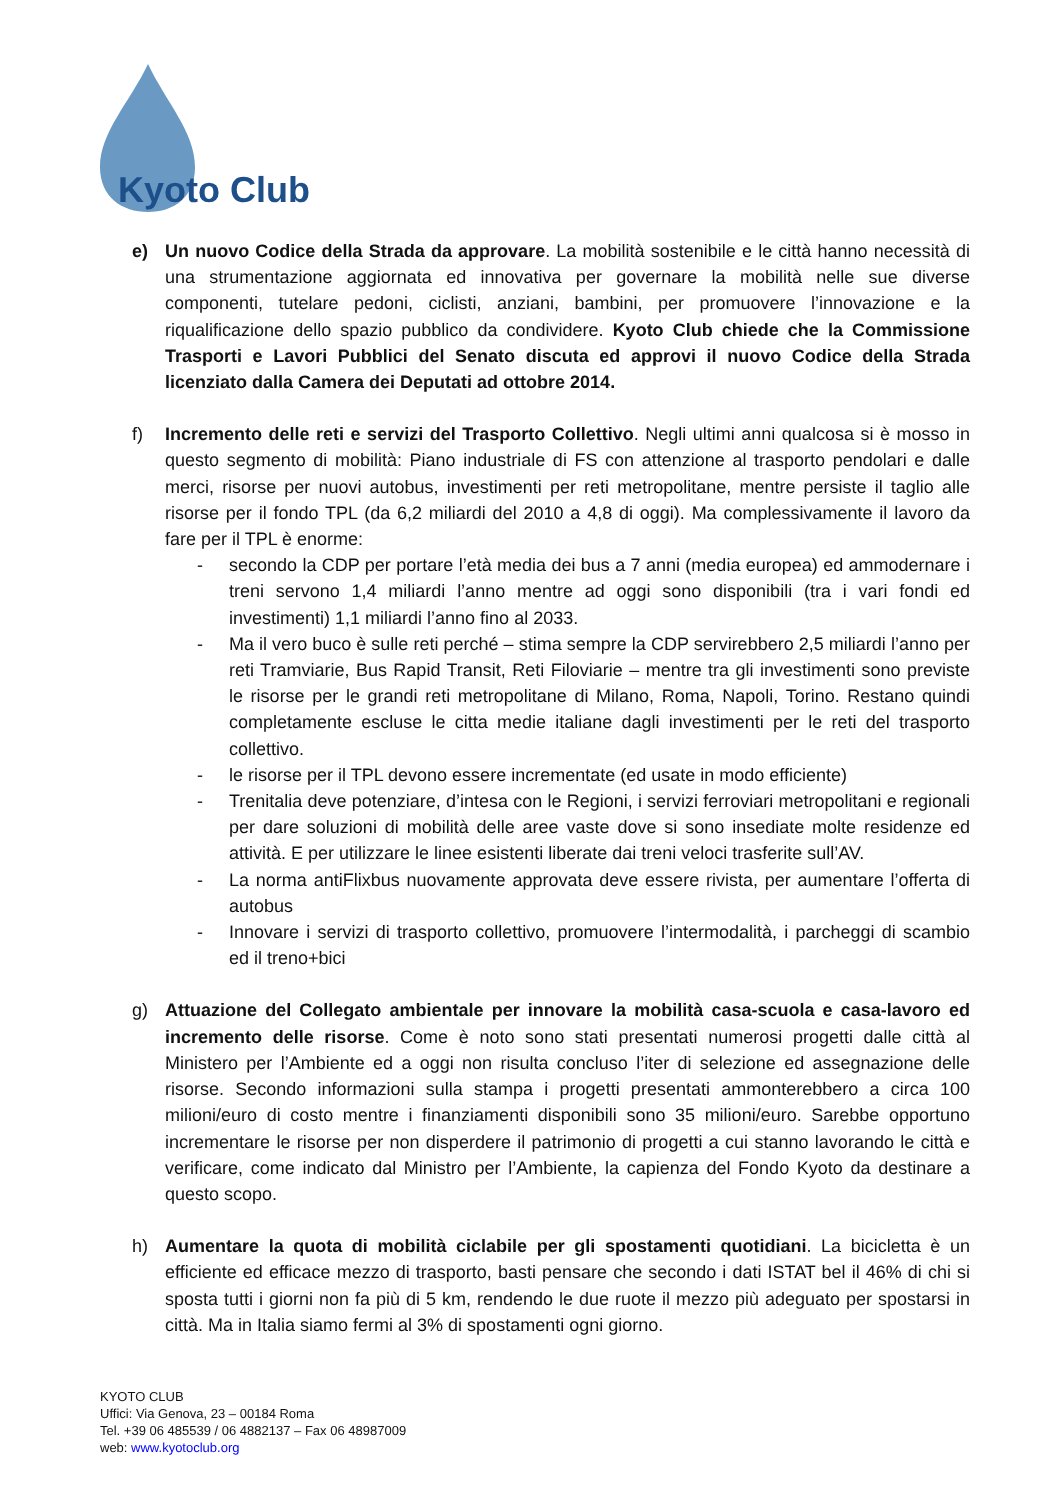Kyoto Club
e) Un nuovo Codice della Strada da approvare. La mobilità sostenibile e le città hanno necessità di una strumentazione aggiornata ed innovativa per governare la mobilità nelle sue diverse componenti, tutelare pedoni, ciclisti, anziani, bambini, per promuovere l’innovazione e la riqualificazione dello spazio pubblico da condividere. Kyoto Club chiede che la Commissione Trasporti e Lavori Pubblici del Senato discuta ed approvi il nuovo Codice della Strada licenziato dalla Camera dei Deputati ad ottobre 2014.
f) Incremento delle reti e servizi del Trasporto Collettivo. Negli ultimi anni qualcosa si è mosso in questo segmento di mobilità: Piano industriale di FS con attenzione al trasporto pendolari e dalle merci, risorse per nuovi autobus, investimenti per reti metropolitane, mentre persiste il taglio alle risorse per il fondo TPL (da 6,2 miliardi del 2010 a 4,8 di oggi). Ma complessivamente il lavoro da fare per il TPL è enorme:
- secondo la CDP per portare l’età media dei bus a 7 anni (media europea) ed ammodernare i treni servono 1,4 miliardi l’anno mentre ad oggi sono disponibili (tra i vari fondi ed investimenti) 1,1 miliardi l’anno fino al 2033.
- Ma il vero buco è sulle reti perché – stima sempre la CDP servirebbero 2,5 miliardi l’anno per reti Tramviarie, Bus Rapid Transit, Reti Filoviarie – mentre tra gli investimenti sono previste le risorse per le grandi reti metropolitane di Milano, Roma, Napoli, Torino. Restano quindi completamente escluse le citta medie italiane dagli investimenti per le reti del trasporto collettivo.
- le risorse per il TPL devono essere incrementate (ed usate in modo efficiente)
- Trenitalia deve potenziare, d’intesa con le Regioni, i servizi ferroviari metropolitani e regionali per dare soluzioni di mobilità delle aree vaste dove si sono insediate molte residenze ed attività. E per utilizzare le linee esistenti liberate dai treni veloci trasferite sull’AV.
- La norma antiFlixbus nuovamente approvata deve essere rivista, per aumentare l’offerta di autobus
- Innovare i servizi di trasporto collettivo, promuovere l’intermodalità, i parcheggi di scambio ed il treno+bici
g) Attuazione del Collegato ambientale per innovare la mobilità casa-scuola e casa-lavoro ed incremento delle risorse. Come è noto sono stati presentati numerosi progetti dalle città al Ministero per l’Ambiente ed a oggi non risulta concluso l’iter di selezione ed assegnazione delle risorse. Secondo informazioni sulla stampa i progetti presentati ammonterebbero a circa 100 milioni/euro di costo mentre i finanziamenti disponibili sono 35 milioni/euro. Sarebbe opportuno incrementare le risorse per non disperdere il patrimonio di progetti a cui stanno lavorando le città e verificare, come indicato dal Ministro per l’Ambiente, la capienza del Fondo Kyoto da destinare a questo scopo.
h) Aumentare la quota di mobilità ciclabile per gli spostamenti quotidiani. La bicicletta è un efficiente ed efficace mezzo di trasporto, basti pensare che secondo i dati ISTAT bel il 46% di chi si sposta tutti i giorni non fa più di 5 km, rendendo le due ruote il mezzo più adeguato per spostarsi in città. Ma in Italia siamo fermi al 3% di spostamenti ogni giorno.
KYOTO CLUB
Uffici: Via Genova, 23 – 00184 Roma
Tel. +39 06 485539 / 06 4882137 – Fax 06 48987009
web: www.kyotoclub.org